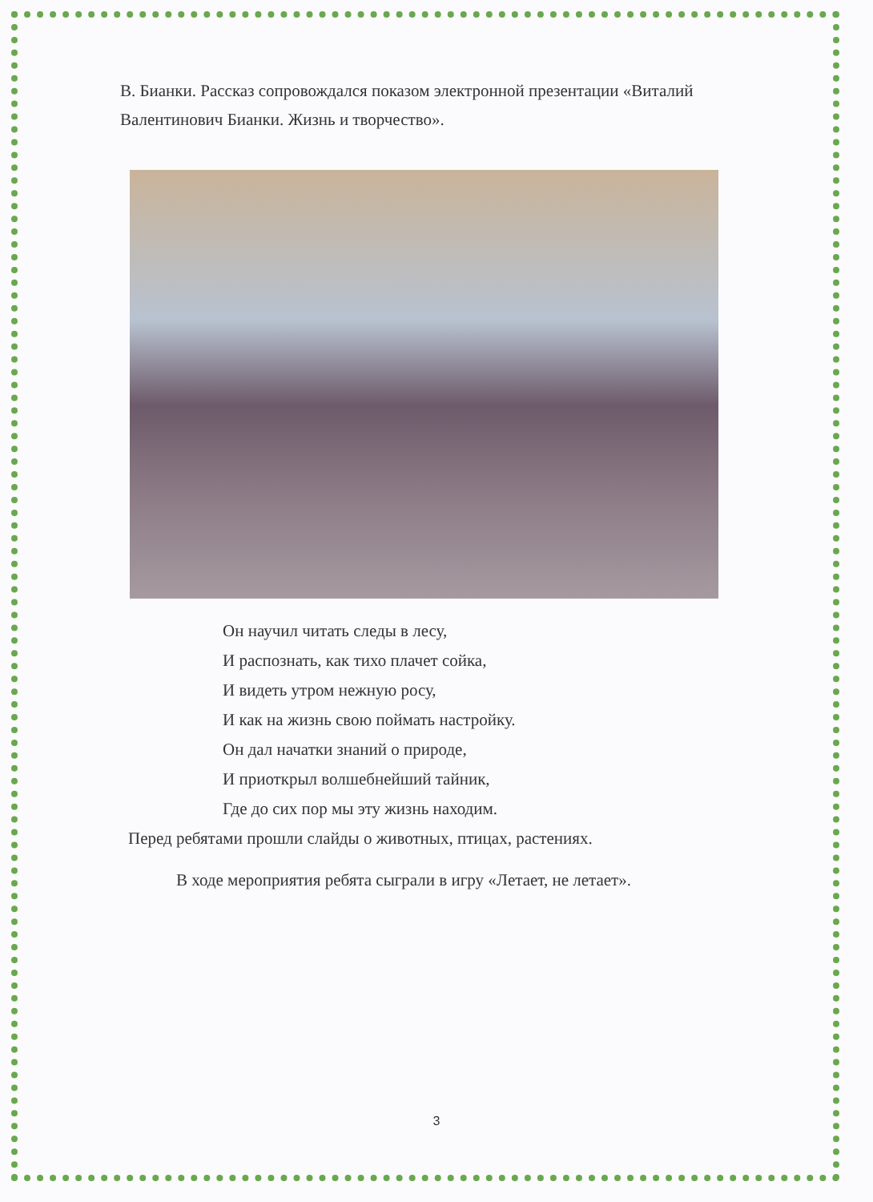В. Бианки. Рассказ сопровождался показом электронной презентации «Виталий Валентинович Бианки. Жизнь и творчество».
Он научил читать следы в лесу,
И распознать, как тихо плачет сойка,
И видеть утром нежную росу,
И как на жизнь свою поймать настройку.
Он дал начатки знаний о природе,
И приоткрыл волшебнейший тайник,
Где до сих пор мы эту жизнь находим.
Перед ребятами прошли слайды о животных, птицах, растениях.
В ходе мероприятия ребята сыграли в игру «Летает, не летает».
3